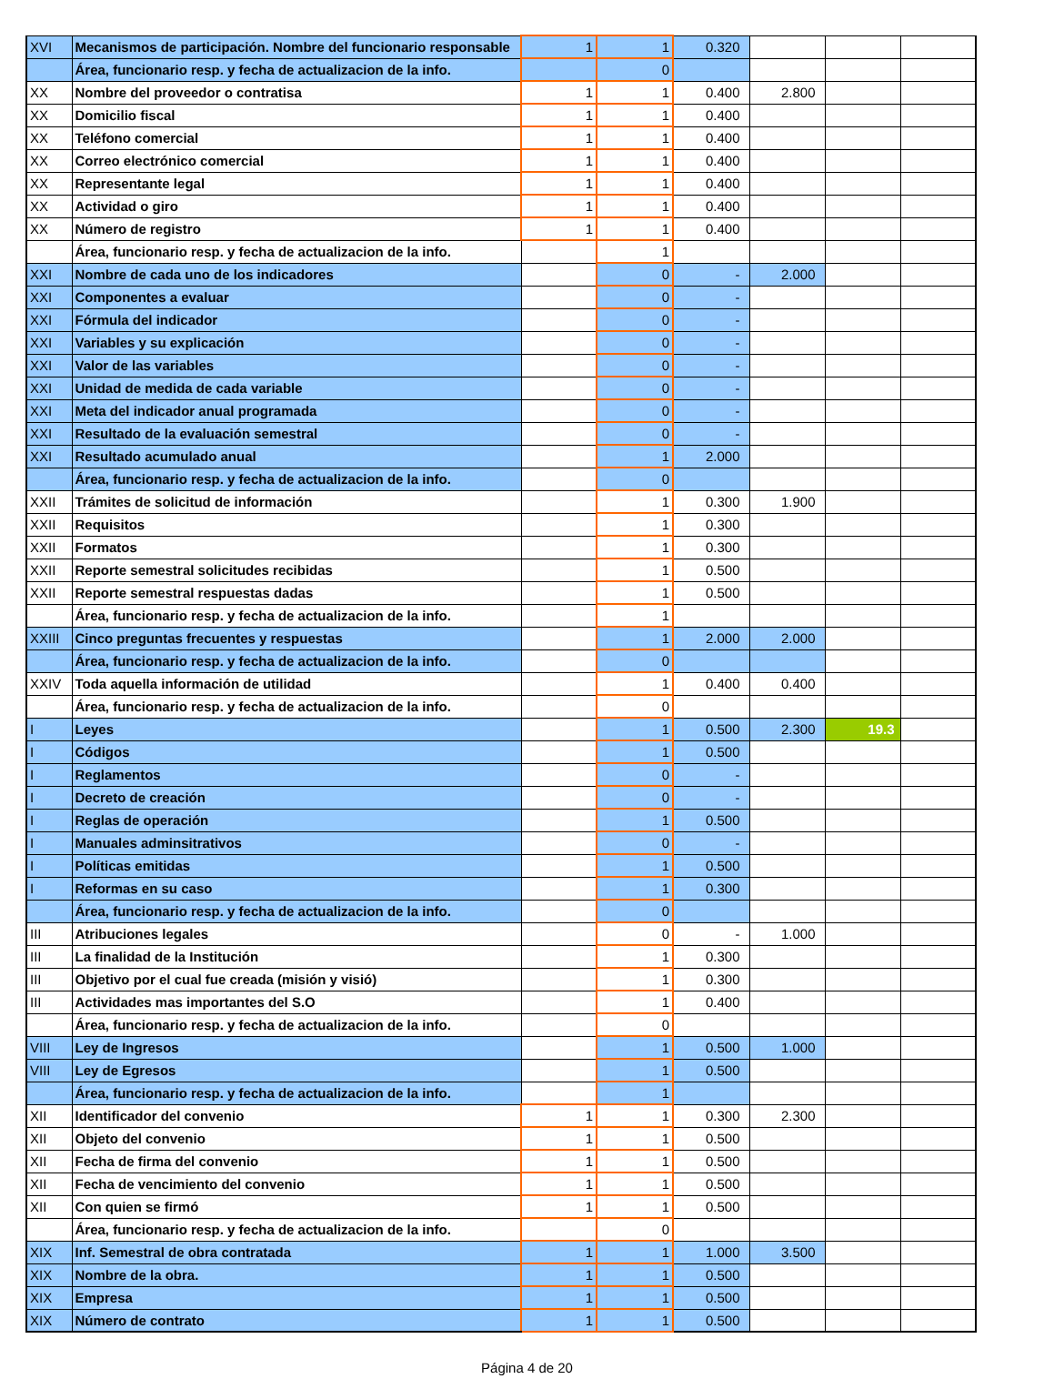| XVI | Mecanismos de participación. Nombre del funcionario responsable | 1 | 1 | 0.320 | | | |
| | Área, funcionario resp. y fecha de actualizacion de la info. | | 0 | | | | |
| XX | Nombre del proveedor o contratisa | 1 | 1 | 0.400 | 2.800 | | |
| XX | Domicilio fiscal | 1 | 1 | 0.400 | | | |
| XX | Teléfono comercial | 1 | 1 | 0.400 | | | |
| XX | Correo electrónico comercial | 1 | 1 | 0.400 | | | |
| XX | Representante legal | 1 | 1 | 0.400 | | | |
| XX | Actividad o giro | 1 | 1 | 0.400 | | | |
| XX | Número de registro | 1 | 1 | 0.400 | | | |
| | Área, funcionario resp. y fecha de actualizacion de la info. | | 1 | | | | |
| XXI | Nombre de cada uno de los indicadores | | 0 | - | 2.000 | | |
| XXI | Componentes a evaluar | | 0 | - | | | |
| XXI | Fórmula del indicador | | 0 | - | | | |
| XXI | Variables y su explicación | | 0 | - | | | |
| XXI | Valor de las variables | | 0 | - | | | |
| XXI | Unidad de medida de cada variable | | 0 | - | | | |
| XXI | Meta del indicador anual programada | | 0 | - | | | |
| XXI | Resultado de la evaluación semestral | | 0 | - | | | |
| XXI | Resultado acumulado anual | | 1 | 2.000 | | | |
| | Área, funcionario resp. y fecha de actualizacion de la info. | | 0 | | | | |
| XXII | Trámites de solicitud de información | | 1 | 0.300 | 1.900 | | |
| XXII | Requisitos | | 1 | 0.300 | | | |
| XXII | Formatos | | 1 | 0.300 | | | |
| XXII | Reporte semestral solicitudes recibidas | | 1 | 0.500 | | | |
| XXII | Reporte semestral respuestas dadas | | 1 | 0.500 | | | |
| | Área, funcionario resp. y fecha de actualizacion de la info. | | 1 | | | | |
| XXIII | Cinco preguntas frecuentes y respuestas | | 1 | 2.000 | 2.000 | | |
| | Área, funcionario resp. y fecha de actualizacion de la info. | | 0 | | | | |
| XXIV | Toda aquella información de utilidad | | 1 | 0.400 | 0.400 | | |
| | Área, funcionario resp. y fecha de actualizacion de la info. | | 0 | | | | |
| I | Leyes | | 1 | 0.500 | 2.300 | 19.3 | |
| I | Códigos | | 1 | 0.500 | | | |
| I | Reglamentos | | 0 | - | | | |
| I | Decreto de creación | | 0 | - | | | |
| I | Reglas de operación | | 1 | 0.500 | | | |
| I | Manuales adminsitrativos | | 0 | - | | | |
| I | Políticas emitidas | | 1 | 0.500 | | | |
| I | Reformas en su caso | | 1 | 0.300 | | | |
| | Área, funcionario resp. y fecha de actualizacion de la info. | | 0 | | | | |
| III | Atribuciones legales | | 0 | - | 1.000 | | |
| III | La finalidad de la Institución | | 1 | 0.300 | | | |
| III | Objetivo por el cual fue creada (misión y visió) | | 1 | 0.300 | | | |
| III | Actividades mas importantes del S.O | | 1 | 0.400 | | | |
| | Área, funcionario resp. y fecha de actualizacion de la info. | | 0 | | | | |
| VIII | Ley de Ingresos | | 1 | 0.500 | 1.000 | | |
| VIII | Ley de Egresos | | 1 | 0.500 | | | |
| | Área, funcionario resp. y fecha de actualizacion de la info. | | 1 | | | | |
| XII | Identificador del convenio | 1 | 1 | 0.300 | 2.300 | | |
| XII | Objeto del convenio | 1 | 1 | 0.500 | | | |
| XII | Fecha de firma del convenio | 1 | 1 | 0.500 | | | |
| XII | Fecha de vencimiento del convenio | 1 | 1 | 0.500 | | | |
| XII | Con quien se firmó | 1 | 1 | 0.500 | | | |
| | Área, funcionario resp. y fecha de actualizacion de la info. | | 0 | | | | |
| XIX | Inf. Semestral de obra contratada | 1 | 1 | 1.000 | 3.500 | | |
| XIX | Nombre de la obra. | 1 | 1 | 0.500 | | | |
| XIX | Empresa | 1 | 1 | 0.500 | | | |
| XIX | Número de contrato | 1 | 1 | 0.500 | | | |
Página 4 de 20